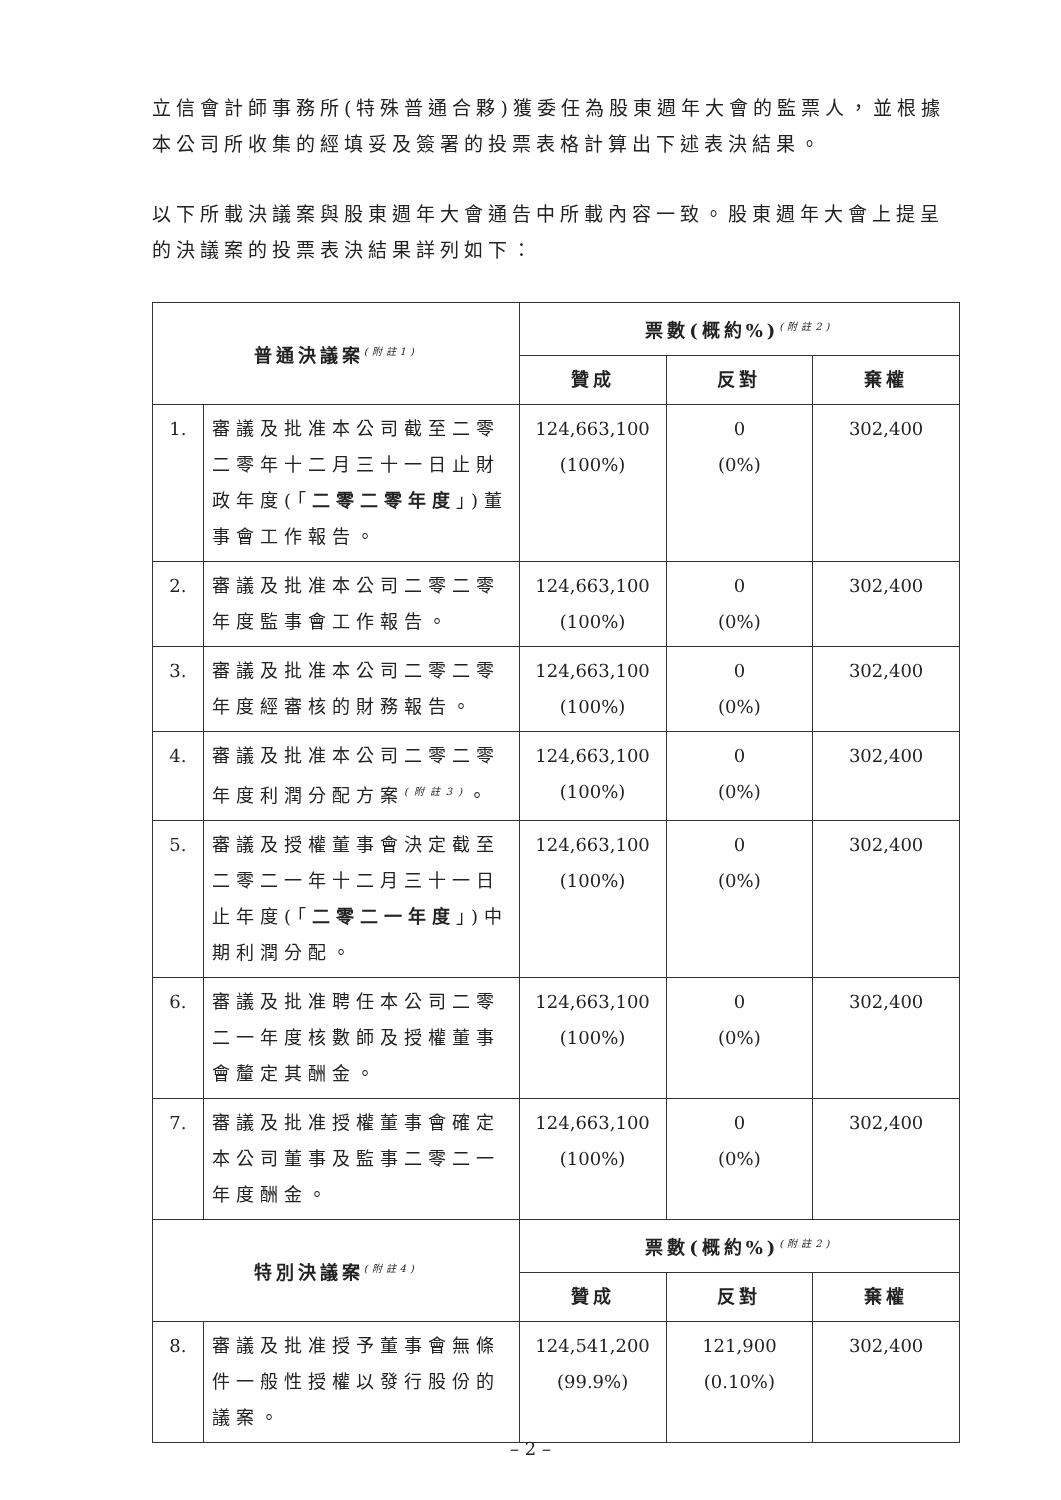立信會計師事務所(特殊普通合夥)獲委任為股東週年大會的監票人，並根據本公司所收集的經填妥及簽署的投票表格計算出下述表決結果。
以下所載決議案與股東週年大會通告中所載內容一致。股東週年大會上提呈的決議案的投票表決結果詳列如下：
| 普通決議案<sup>(附註1)</sup> | | 票數(概約%)<sup>(附註2)</sup> | | |
| --- | --- | --- | --- | --- |
| | | 贊成 | 反對 | 棄權 |
| 1. | 審議及批准本公司截至二零二零年十二月三十一日止財政年度(「 二零二零年度 」)董事會工作報告。 | 124,663,100 (100%) | 0 (0%) | 302,400 |
| 2. | 審議及批准本公司二零二零年度監事會工作報告。 | 124,663,100 (100%) | 0 (0%) | 302,400 |
| 3. | 審議及批准本公司二零二零年度經審核的財務報告。 | 124,663,100 (100%) | 0 (0%) | 302,400 |
| 4. | 審議及批准本公司二零二零年度利潤分配方案<sup>(附註3)</sup>。 | 124,663,100 (100%) | 0 (0%) | 302,400 |
| 5. | 審議及授權董事會決定截至二零二一年十二月三十一日止年度(「 二零二一年度 」)中期利潤分配。 | 124,663,100 (100%) | 0 (0%) | 302,400 |
| 6. | 審議及批准聘任本公司二零二一年度核數師及授權董事會釐定其酬金。 | 124,663,100 (100%) | 0 (0%) | 302,400 |
| 7. | 審議及批准授權董事會確定本公司董事及監事二零二一年度酬金。 | 124,663,100 (100%) | 0 (0%) | 302,400 |
| 特別決議案<sup>(附註4)</sup> | | 票數(概約%)<sup>(附註2)</sup> | | |
| | | 贊成 | 反對 | 棄權 |
| 8. | 審議及批准授予董事會無條件一般性授權以發行股份的議案。 | 124,541,200 (99.9%) | 121,900 (0.10%) | 302,400 |
– 2 –